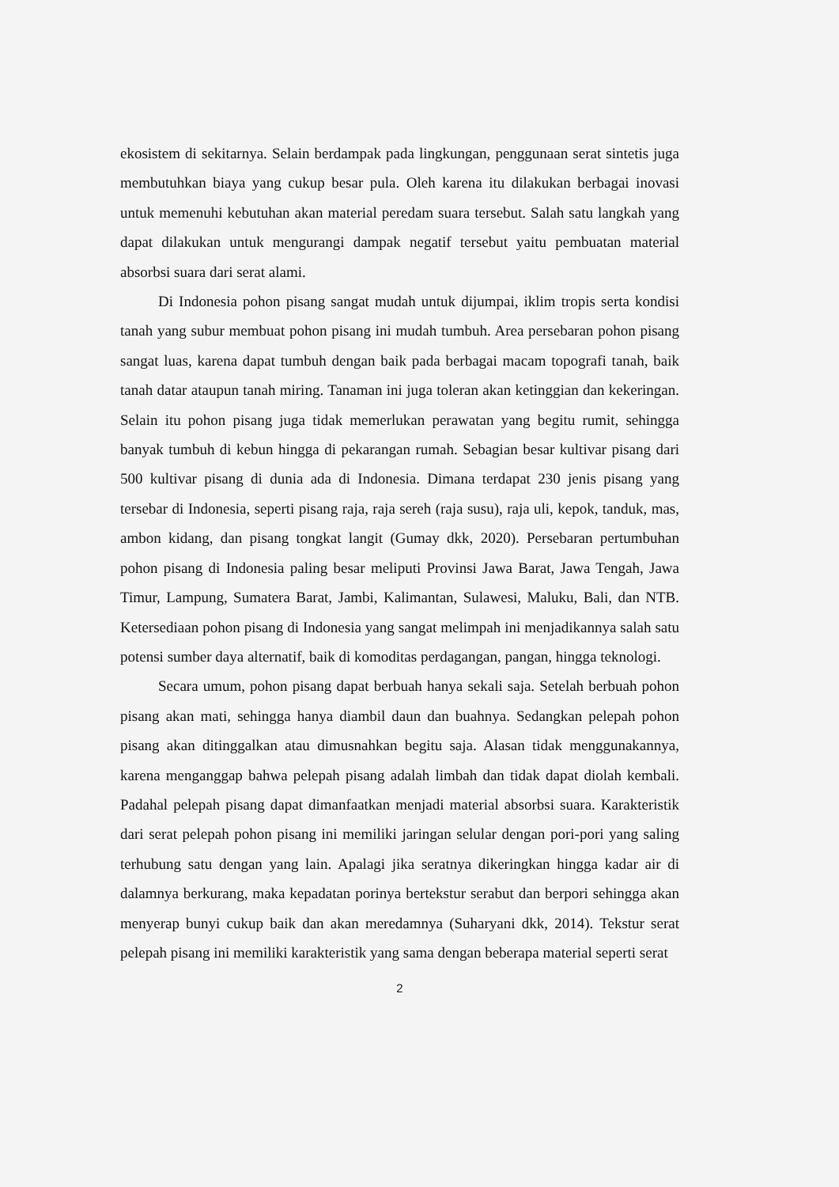ekosistem di sekitarnya. Selain berdampak pada lingkungan, penggunaan serat sintetis juga membutuhkan biaya yang cukup besar pula. Oleh karena itu dilakukan berbagai inovasi untuk memenuhi kebutuhan akan material peredam suara tersebut. Salah satu langkah yang dapat dilakukan untuk mengurangi dampak negatif tersebut yaitu pembuatan material absorbsi suara dari serat alami.
Di Indonesia pohon pisang sangat mudah untuk dijumpai, iklim tropis serta kondisi tanah yang subur membuat pohon pisang ini mudah tumbuh. Area persebaran pohon pisang sangat luas, karena dapat tumbuh dengan baik pada berbagai macam topografi tanah, baik tanah datar ataupun tanah miring. Tanaman ini juga toleran akan ketinggian dan kekeringan. Selain itu pohon pisang juga tidak memerlukan perawatan yang begitu rumit, sehingga banyak tumbuh di kebun hingga di pekarangan rumah. Sebagian besar kultivar pisang dari 500 kultivar pisang di dunia ada di Indonesia. Dimana terdapat 230 jenis pisang yang tersebar di Indonesia, seperti pisang raja, raja sereh (raja susu), raja uli, kepok, tanduk, mas, ambon kidang, dan pisang tongkat langit (Gumay dkk, 2020). Persebaran pertumbuhan pohon pisang di Indonesia paling besar meliputi Provinsi Jawa Barat, Jawa Tengah, Jawa Timur, Lampung, Sumatera Barat, Jambi, Kalimantan, Sulawesi, Maluku, Bali, dan NTB. Ketersediaan pohon pisang di Indonesia yang sangat melimpah ini menjadikannya salah satu potensi sumber daya alternatif, baik di komoditas perdagangan, pangan, hingga teknologi.
Secara umum, pohon pisang dapat berbuah hanya sekali saja. Setelah berbuah pohon pisang akan mati, sehingga hanya diambil daun dan buahnya. Sedangkan pelepah pohon pisang akan ditinggalkan atau dimusnahkan begitu saja. Alasan tidak menggunakannya, karena menganggap bahwa pelepah pisang adalah limbah dan tidak dapat diolah kembali. Padahal pelepah pisang dapat dimanfaatkan menjadi material absorbsi suara. Karakteristik dari serat pelepah pohon pisang ini memiliki jaringan selular dengan pori-pori yang saling terhubung satu dengan yang lain. Apalagi jika seratnya dikeringkan hingga kadar air di dalamnya berkurang, maka kepadatan porinya bertekstur serabut dan berpori sehingga akan menyerap bunyi cukup baik dan akan meredamnya (Suharyani dkk, 2014). Tekstur serat pelepah pisang ini memiliki karakteristik yang sama dengan beberapa material seperti serat
2